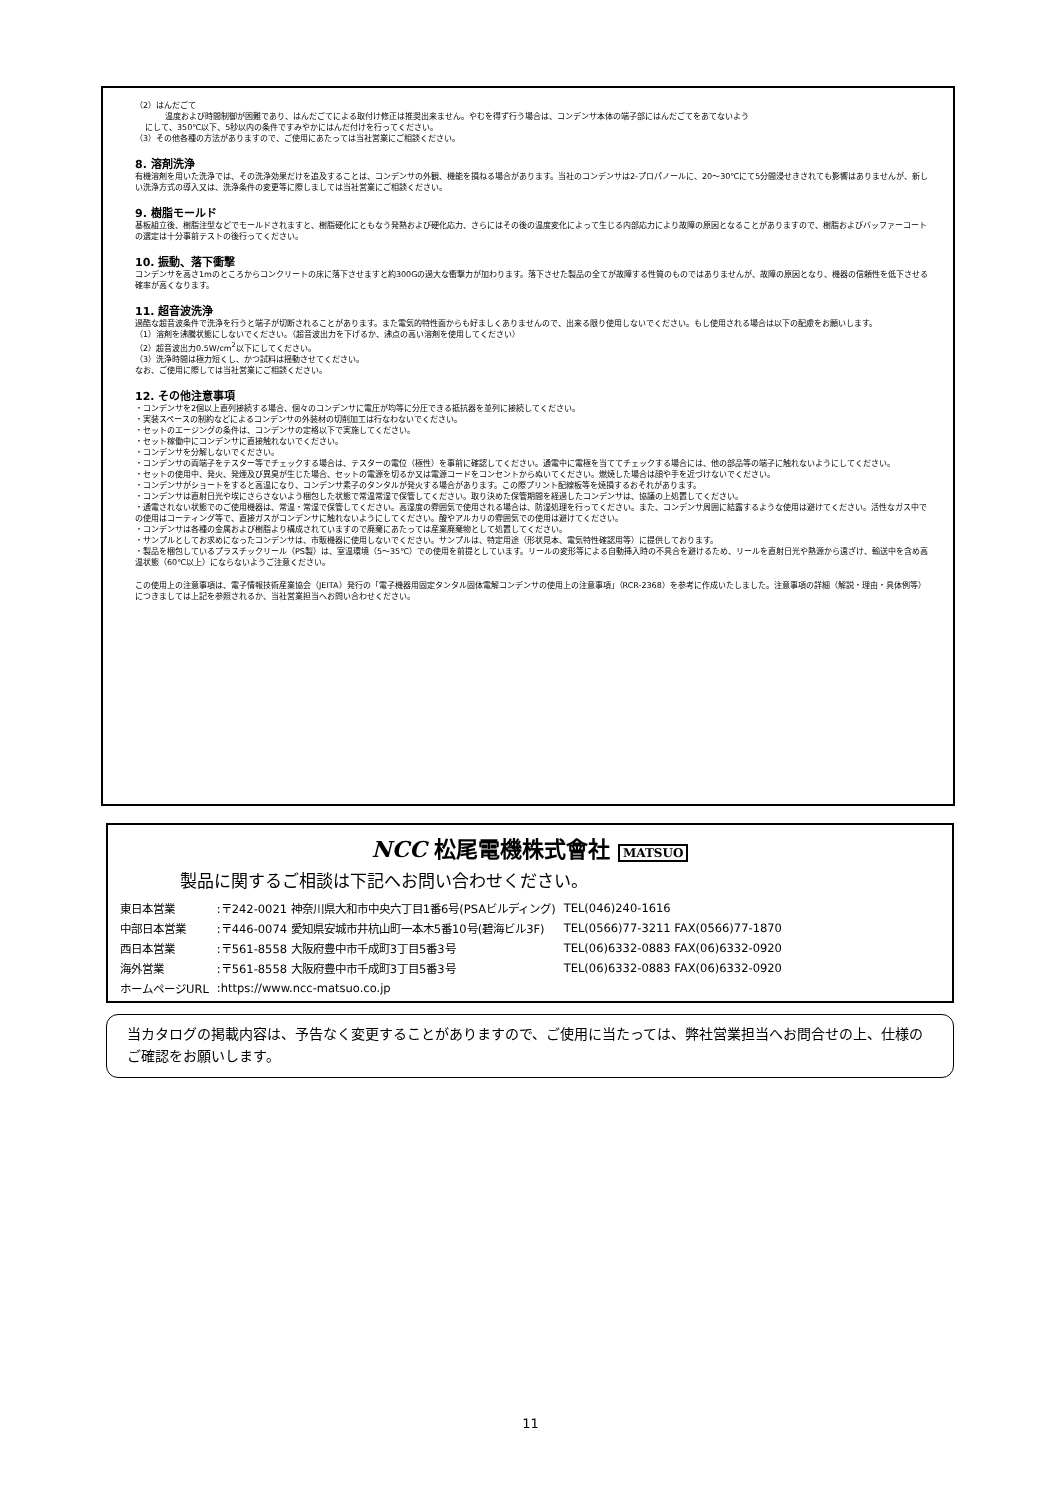（2）はんだごて
温度および時間制御が困難であり、はんだごてによる取付け修正は推奨出来ません。やむを得ず行う場合は、コンデンサ本体の端子部にはんだごてをあてないよう
にして、350℃以下、5秒以内の条件ですみやかにはんだ付けを行ってください。
（3）その他各種の方法がありますので、ご使用にあたっては当社営業にご相談ください。
8. 溶剤洗浄
有機溶剤を用いた洗浄では、その洗浄効果だけを追及することは、コンデンサの外観、機能を損ねる場合があります。当社のコンデンサは2-プロパノールに、20～30℃にて5分間浸せきされても影響はありませんが、新しい洗浄方式の導入又は、洗浄条件の変更等に際しましては当社営業にご相談ください。
9. 樹脂モールド
基板組立後、樹脂注型などでモールドされますと、樹脂硬化にともなう発熱および硬化応力、さらにはその後の温度変化によって生じる内部応力により故障の原因となることがありますので、樹脂およびバッファーコートの選定は十分事前テストの後行ってください。
10. 振動、落下衝撃
コンデンサを高さ1mのところからコンクリートの床に落下させますと約300Gの過大な衝撃力が加わります。落下させた製品の全てが故障する性質のものではありませんが、故障の原因となり、機器の信頼性を低下させる確率が高くなります。
11. 超音波洗浄
過酷な超音波条件で洗浄を行うと端子が切断されることがあります。また電気的特性面からも好ましくありませんので、出来る限り使用しないでください。もし使用される場合は以下の配慮をお願いします。
（1）溶剤を沸騰状態にしないでください。（超音波出力を下げるか、沸点の高い溶剤を使用してください）
（2）超音波出力0.5W/cm<sup>2</sup>以下にしてください。
（3）洗浄時間は極力短くし、かつ試料は揺動させてください。
なお、ご使用に際しては当社営業にご相談ください。
12. その他注意事項
・コンデンサを2個以上直列接続する場合、個々のコンデンサに電圧が均等に分圧できる抵抗器を並列に接続してください。
・実装スペースの制約などによるコンデンサの外装材の切削加工は行なわないでください。
・セットのエージングの条件は、コンデンサの定格以下で実施してください。
・セット稼働中にコンデンサに直接触れないでください。
・コンデンサを分解しないでください。
・コンデンサの両端子をテスター等でチェックする場合は、テスターの電位（極性）を事前に確認してください。通電中に電極を当ててチェックする場合には、他の部品等の端子に触れないようにしてください。
・セットの使用中、発火、発煙及び異臭が生じた場合、セットの電源を切るか又は電源コードをコンセントからぬいてください。燃焼した場合は顔や手を近づけないでください。
・コンデンサがショートをすると高温になり、コンデンサ素子のタンタルが発火する場合があります。この際プリント配線板等を焼損するおそれがあります。
・コンデンサは直射日光や埃にさらさないよう梱包した状態で常温常湿で保管してください。取り決めた保管期間を経過したコンデンサは、協議の上処置してください。
・通電されない状態でのご使用機器は、常温・常湿で保管してください。高湿度の雰囲気で使用される場合は、防湿処理を行ってください。また、コンデンサ周囲に結露するような使用は避けてください。活性なガス中での使用はコーティング等で、直接ガスがコンデンサに触れないようにしてください。酸やアルカリの雰囲気での使用は避けてください。
・コンデンサは各種の金属および樹脂より構成されていますので廃棄にあたっては産業廃棄物として処置してください。
・サンプルとしてお求めになったコンデンサは、市販機器に使用しないでください。サンプルは、特定用途（形状見本、電気特性確認用等）に提供しております。
・製品を梱包しているプラスチックリール（PS製）は、室温環境（5～35℃）での使用を前提としています。リールの変形等による自動挿入時の不具合を避けるため、リールを直射日光や熱源から遠ざけ、輸送中を含め高温状態（60℃以上）にならないようご注意ください。
この使用上の注意事項は、電子情報技術産業協会（JEITA）発行の「電子機器用固定タンタル固体電解コンデンサの使用上の注意事項」（RCR-2368）を参考に作成いたしました。注意事項の詳細（解説・理由・具体例等）につきましては上記を参照されるか、当社営業担当へお問い合わせください。
NCC 松尾電機株式會社 MATSUO
製品に関するご相談は下記へお問い合わせください。
| 東日本営業 | :〒242-0021 神奈川県大和市中央六丁目1番6号(PSAビルディング) | TEL(046)240-1616 |
| 中部日本営業 | :〒446-0074 愛知県安城市井杭山町一本木5番10号(碧海ビル3F) | TEL(0566)77-3211 FAX(0566)77-1870 |
| 西日本営業 | :〒561-8558 大阪府豊中市千成町3丁目5番3号 | TEL(06)6332-0883 FAX(06)6332-0920 |
| 海外営業 | :〒561-8558 大阪府豊中市千成町3丁目5番3号 | TEL(06)6332-0883 FAX(06)6332-0920 |
| ホームページURL | :https://www.ncc-matsuo.co.jp | |
当カタログの掲載内容は、予告なく変更することがありますので、ご使用に当たっては、弊社営業担当へお問合せの上、仕様のご確認をお願いします。
11